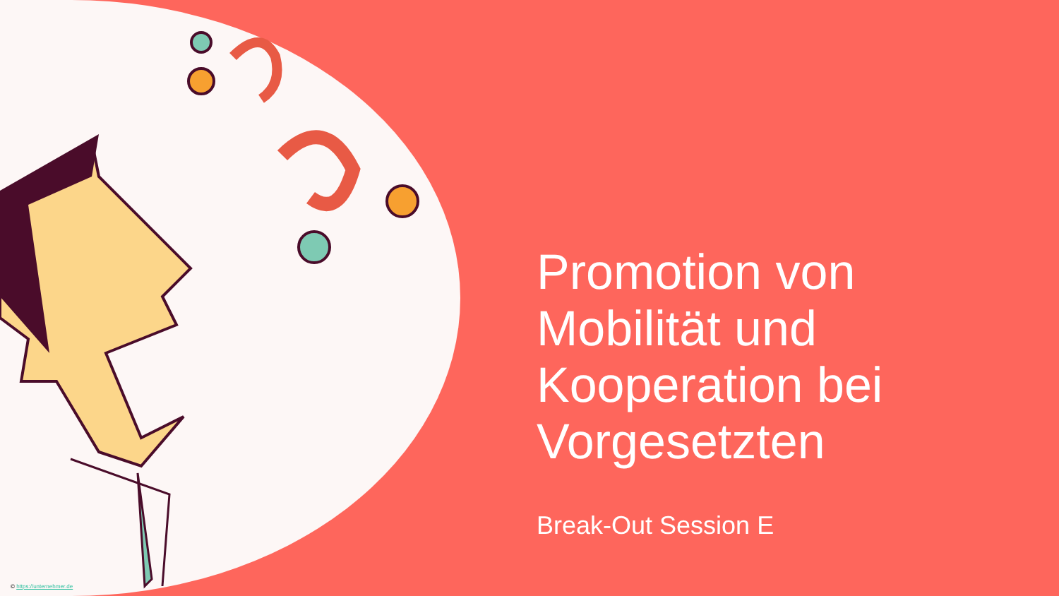Promotion von Mobilität und Kooperation bei Vorgesetzten
Break-Out Session E
© https://unternehmer.de